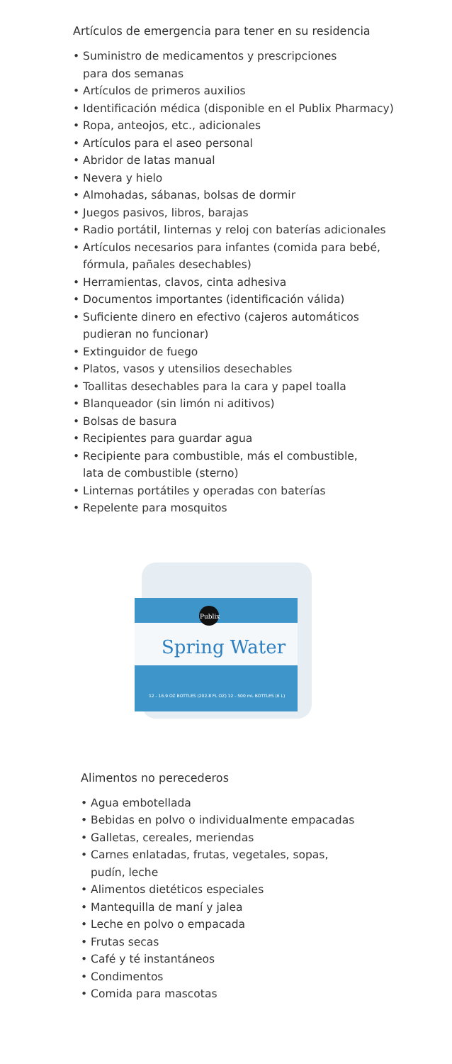Artículos de emergencia para tener en su residencia
• Suministro de medicamentos y prescripciones
para dos semanas
• Artículos de primeros auxilios
• Identificación médica (disponible en el Publix Pharmacy)
• Ropa, anteojos, etc., adicionales
• Artículos para el aseo personal
• Abridor de latas manual
• Nevera y hielo
• Almohadas, sábanas, bolsas de dormir
• Juegos pasivos, libros, barajas
• Radio portátil, linternas y reloj con baterías adicionales
• Artículos necesarios para infantes (comida para bebé,
fórmula, pañales desechables)
• Herramientas, clavos, cinta adhesiva
• Documentos importantes (identificación válida)
• Suficiente dinero en efectivo (cajeros automáticos
pudieran no funcionar)
• Extinguidor de fuego
• Platos, vasos y utensilios desechables
• Toallitas desechables para la cara y papel toalla
• Blanqueador (sin limón ni aditivos)
• Bolsas de basura
• Recipientes para guardar agua
• Recipiente para combustible, más el combustible,
lata de combustible (sterno)
• Linternas portátiles y operadas con baterías
• Repelente para mosquitos
Publix
Spring Water
12 - 16.9 OZ BOTTLES (202.8 FL OZ) 12 - 500 mL BOTTLES (6 L)
Alimentos no perecederos
• Agua embotellada
• Bebidas en polvo o individualmente empacadas
• Galletas, cereales, meriendas
• Carnes enlatadas, frutas, vegetales, sopas,
pudín, leche
• Alimentos dietéticos especiales
• Mantequilla de maní y jalea
• Leche en polvo o empacada
• Frutas secas
• Café y té instantáneos
• Condimentos
• Comida para mascotas